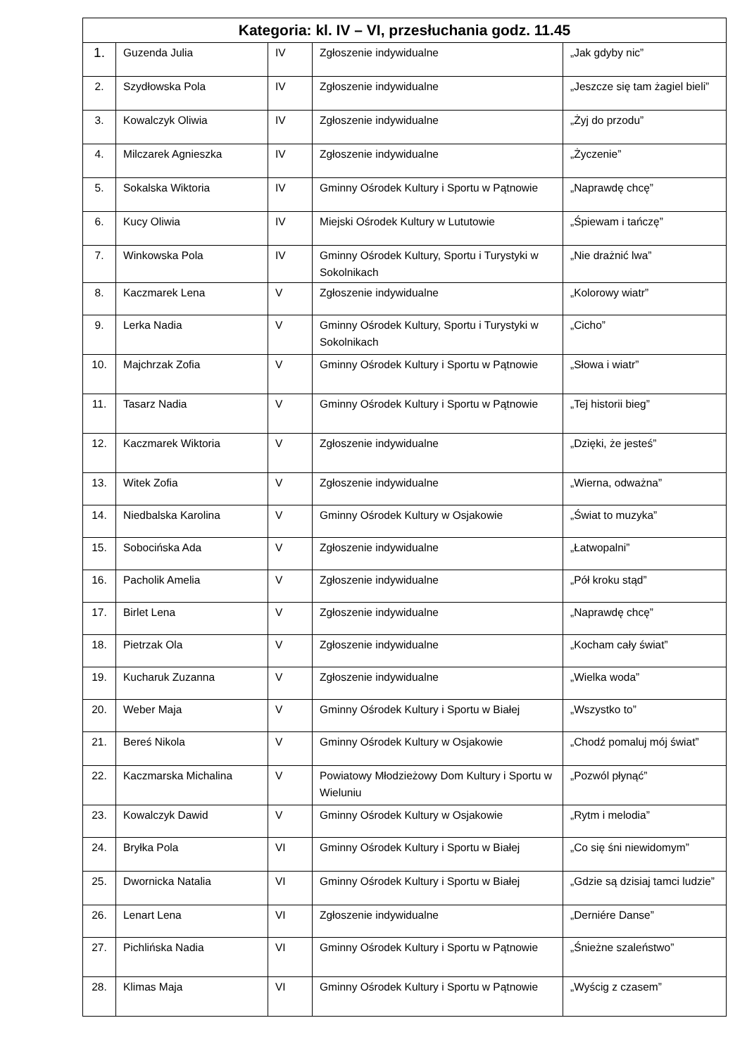| Kategoria: kl. IV – VI, przesłuchania godz. 11.45 | | | | |
| --- | --- | --- | --- | --- |
| 1. | Guzenda Julia | IV | Zgłoszenie indywidualne | „Jak gdyby nic” |
| 2. | Szydłowska Pola | IV | Zgłoszenie indywidualne | „Jeszcze się tam żagiel bieli” |
| 3. | Kowalczyk Oliwia | IV | Zgłoszenie indywidualne | „Żyj do przodu” |
| 4. | Milczarek Agnieszka | IV | Zgłoszenie indywidualne | „Życzenie” |
| 5. | Sokalska Wiktoria | IV | Gminny Ośrodek Kultury i Sportu w Pątnowie | „Naprawdę chcę” |
| 6. | Kucy Oliwia | IV | Miejski Ośrodek Kultury w Lututowie | „Śpiewam i tańczę” |
| 7. | Winkowska Pola | IV | Gminny Ośrodek Kultury, Sportu i Turystyki w Sokolnikach | „Nie drażnić lwa” |
| 8. | Kaczmarek Lena | V | Zgłoszenie indywidualne | „Kolorowy wiatr” |
| 9. | Lerka Nadia | V | Gminny Ośrodek Kultury, Sportu i Turystyki w Sokolnikach | „Cicho” |
| 10. | Majchrzak Zofia | V | Gminny Ośrodek Kultury i Sportu w Pątnowie | „Słowa i wiatr” |
| 11. | Tasarz Nadia | V | Gminny Ośrodek Kultury i Sportu w Pątnowie | „Tej historii bieg” |
| 12. | Kaczmarek Wiktoria | V | Zgłoszenie indywidualne | „Dzięki, że jesteś” |
| 13. | Witek Zofia | V | Zgłoszenie indywidualne | „Wierna, odważna” |
| 14. | Niedbalska Karolina | V | Gminny Ośrodek Kultury w Osjakowie | „Świat to muzyka” |
| 15. | Sobocińska Ada | V | Zgłoszenie indywidualne | „Łatwopalni” |
| 16. | Pacholik Amelia | V | Zgłoszenie indywidualne | „Pół kroku stąd” |
| 17. | Birlet Lena | V | Zgłoszenie indywidualne | „Naprawdę chcę” |
| 18. | Pietrzak Ola | V | Zgłoszenie indywidualne | „Kocham cały świat” |
| 19. | Kucharuk Zuzanna | V | Zgłoszenie indywidualne | „Wielka woda” |
| 20. | Weber Maja | V | Gminny Ośrodek Kultury i Sportu w Białej | „Wszystko to” |
| 21. | Bereś Nikola | V | Gminny Ośrodek Kultury w Osjakowie | „Chodź pomaluj mój świat” |
| 22. | Kaczmarska Michalina | V | Powiatowy Młodzieżowy Dom Kultury i Sportu w Wieluniu | „Pozwól płynąć” |
| 23. | Kowalczyk Dawid | V | Gminny Ośrodek Kultury w Osjakowie | „Rytm i melodia” |
| 24. | Bryłka Pola | VI | Gminny Ośrodek Kultury i Sportu w Białej | „Co się śni niewidomym” |
| 25. | Dwornicka Natalia | VI | Gminny Ośrodek Kultury i Sportu w Białej | „Gdzie są dzisiaj tamci ludzie” |
| 26. | Lenart Lena | VI | Zgłoszenie indywidualne | „Derniére Danse” |
| 27. | Pichlińska Nadia | VI | Gminny Ośrodek Kultury i Sportu w Pątnowie | „Śnieżne szaleństwo” |
| 28. | Klimas Maja | VI | Gminny Ośrodek Kultury i Sportu w Pątnowie | „Wyścig z czasem” |